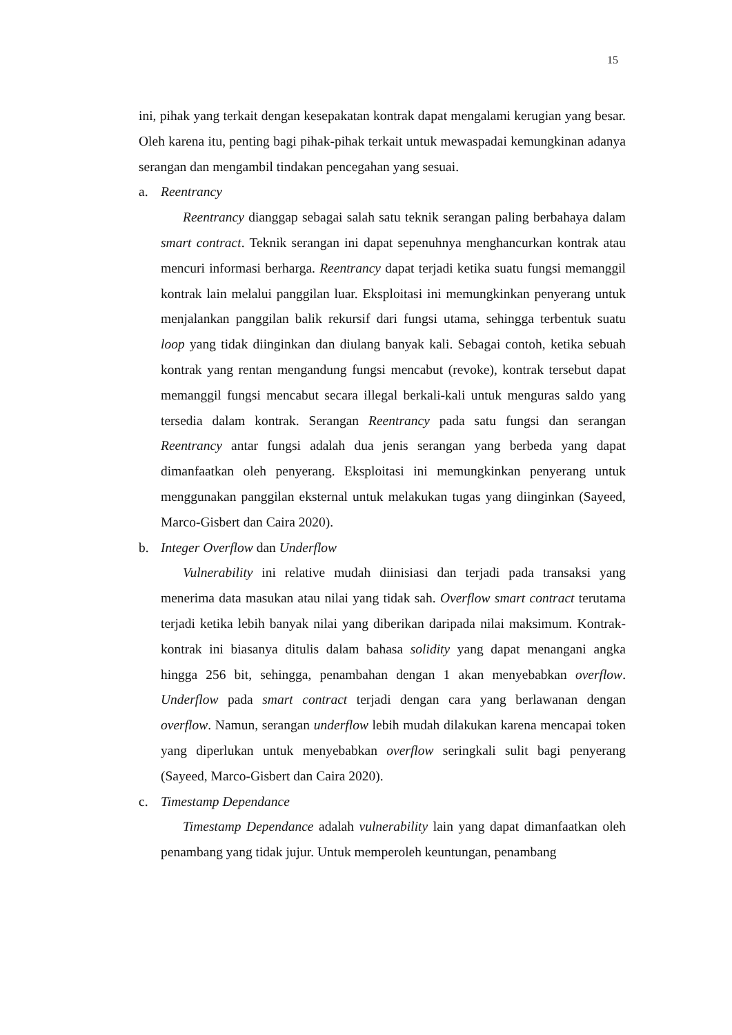15
ini, pihak yang terkait dengan kesepakatan kontrak dapat mengalami kerugian yang besar. Oleh karena itu, penting bagi pihak-pihak terkait untuk mewaspadai kemungkinan adanya serangan dan mengambil tindakan pencegahan yang sesuai.
a. Reentrancy
Reentrancy dianggap sebagai salah satu teknik serangan paling berbahaya dalam smart contract. Teknik serangan ini dapat sepenuhnya menghancurkan kontrak atau mencuri informasi berharga. Reentrancy dapat terjadi ketika suatu fungsi memanggil kontrak lain melalui panggilan luar. Eksploitasi ini memungkinkan penyerang untuk menjalankan panggilan balik rekursif dari fungsi utama, sehingga terbentuk suatu loop yang tidak diinginkan dan diulang banyak kali. Sebagai contoh, ketika sebuah kontrak yang rentan mengandung fungsi mencabut (revoke), kontrak tersebut dapat memanggil fungsi mencabut secara illegal berkali-kali untuk menguras saldo yang tersedia dalam kontrak. Serangan Reentrancy pada satu fungsi dan serangan Reentrancy antar fungsi adalah dua jenis serangan yang berbeda yang dapat dimanfaatkan oleh penyerang. Eksploitasi ini memungkinkan penyerang untuk menggunakan panggilan eksternal untuk melakukan tugas yang diinginkan (Sayeed, Marco-Gisbert dan Caira 2020).
b. Integer Overflow dan Underflow
Vulnerability ini relative mudah diinisiasi dan terjadi pada transaksi yang menerima data masukan atau nilai yang tidak sah. Overflow smart contract terutama terjadi ketika lebih banyak nilai yang diberikan daripada nilai maksimum. Kontrak-kontrak ini biasanya ditulis dalam bahasa solidity yang dapat menangani angka hingga 256 bit, sehingga, penambahan dengan 1 akan menyebabkan overflow. Underflow pada smart contract terjadi dengan cara yang berlawanan dengan overflow. Namun, serangan underflow lebih mudah dilakukan karena mencapai token yang diperlukan untuk menyebabkan overflow seringkali sulit bagi penyerang (Sayeed, Marco-Gisbert dan Caira 2020).
c. Timestamp Dependance
Timestamp Dependance adalah vulnerability lain yang dapat dimanfaatkan oleh penambang yang tidak jujur. Untuk memperoleh keuntungan, penambang